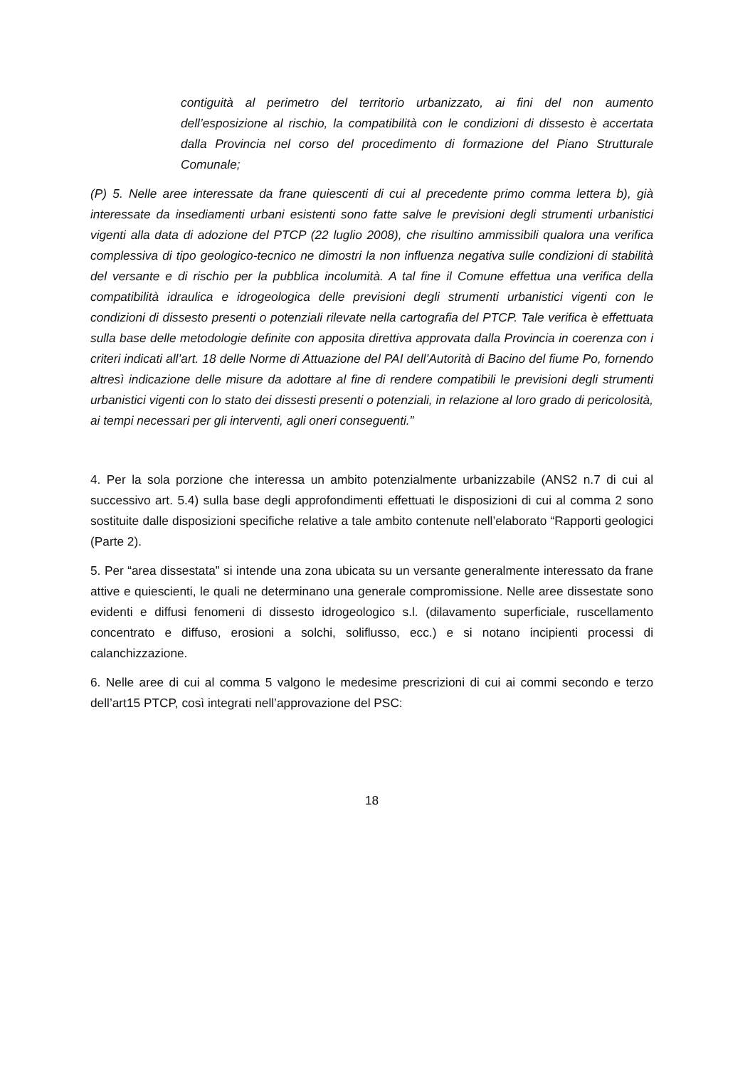contiguità al perimetro del territorio urbanizzato, ai fini del non aumento dell’esposizione al rischio, la compatibilità con le condizioni di dissesto è accertata dalla Provincia nel corso del procedimento di formazione del Piano Strutturale Comunale;
(P) 5. Nelle aree interessate da frane quiescenti di cui al precedente primo comma lettera b), già interessate da insediamenti urbani esistenti sono fatte salve le previsioni degli strumenti urbanistici vigenti alla data di adozione del PTCP (22 luglio 2008), che risultino ammissibili qualora una verifica complessiva di tipo geologico-tecnico ne dimostri la non influenza negativa sulle condizioni di stabilità del versante e di rischio per la pubblica incolumità. A tal fine il Comune effettua una verifica della compatibilità idraulica e idrogeologica delle previsioni degli strumenti urbanistici vigenti con le condizioni di dissesto presenti o potenziali rilevate nella cartografia del PTCP. Tale verifica è effettuata sulla base delle metodologie definite con apposita direttiva approvata dalla Provincia in coerenza con i criteri indicati all’art. 18 delle Norme di Attuazione del PAI dell’Autorità di Bacino del fiume Po, fornendo altresì indicazione delle misure da adottare al fine di rendere compatibili le previsioni degli strumenti urbanistici vigenti con lo stato dei dissesti presenti o potenziali, in relazione al loro grado di pericolosità, ai tempi necessari per gli interventi, agli oneri conseguenti.”
4. Per la sola porzione che interessa un ambito potenzialmente urbanizzabile (ANS2 n.7 di cui al successivo art. 5.4) sulla base degli approfondimenti effettuati le disposizioni di cui al comma 2 sono sostituite dalle disposizioni specifiche relative a tale ambito contenute nell’elaborato “Rapporti geologici (Parte 2).
5. Per “area dissestata” si intende una zona ubicata su un versante generalmente interessato da frane attive e quiescienti, le quali ne determinano una generale compromissione. Nelle aree dissestate sono evidenti e diffusi fenomeni di dissesto idrogeologico s.l. (dilavamento superficiale, ruscellamento concentrato e diffuso, erosioni a solchi, soliflusso, ecc.) e si notano incipienti processi di calanchizzazione.
6. Nelle aree di cui al comma 5 valgono le medesime prescrizioni di cui ai commi secondo e terzo dell’art15 PTCP, così integrati nell’approvazione del PSC:
18